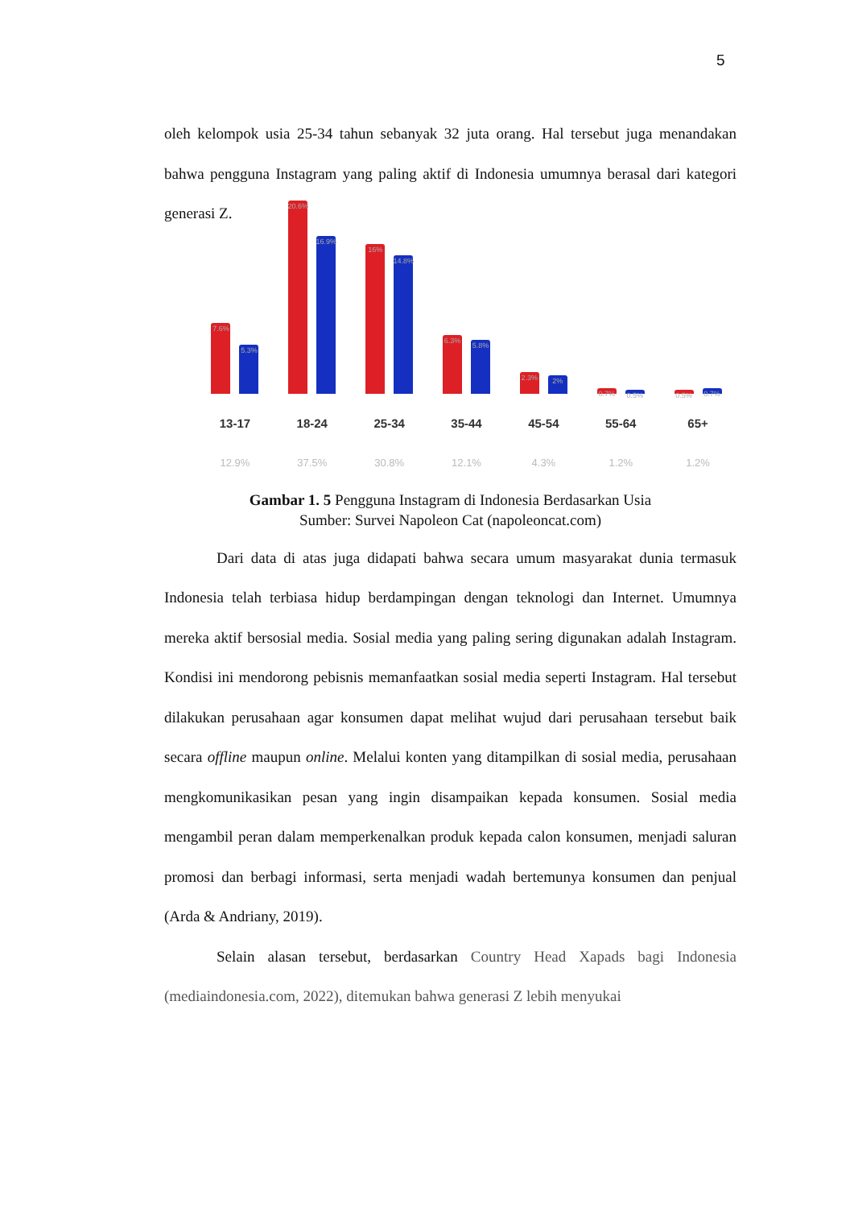5
oleh kelompok usia 25-34 tahun sebanyak 32 juta orang. Hal tersebut juga menandakan bahwa pengguna Instagram yang paling aktif di Indonesia umumnya berasal dari kategori generasi Z.
7.6%
5.3%
13-17
12.9%
20.6%
16.9%
18-24
37.5%
16%
14.8%
25-34
30.8%
6.3%
5.8%
35-44
12.1%
2.3%
2%
45-54
4.3%
0.7%
0.5%
55-64
1.2%
0.5%
0.7%
65+
1.2%
Gambar 1. 5 Pengguna Instagram di Indonesia Berdasarkan Usia
Sumber: Survei Napoleon Cat (napoleoncat.com)
Dari data di atas juga didapati bahwa secara umum masyarakat dunia termasuk Indonesia telah terbiasa hidup berdampingan dengan teknologi dan Internet. Umumnya mereka aktif bersosial media. Sosial media yang paling sering digunakan adalah Instagram. Kondisi ini mendorong pebisnis memanfaatkan sosial media seperti Instagram. Hal tersebut dilakukan perusahaan agar konsumen dapat melihat wujud dari perusahaan tersebut baik secara offline maupun online. Melalui konten yang ditampilkan di sosial media, perusahaan mengkomunikasikan pesan yang ingin disampaikan kepada konsumen. Sosial media mengambil peran dalam memperkenalkan produk kepada calon konsumen, menjadi saluran promosi dan berbagi informasi, serta menjadi wadah bertemunya konsumen dan penjual (Arda & Andriany, 2019).
Selain alasan tersebut, berdasarkan Country Head Xapads bagi Indonesia (mediaindonesia.com, 2022), ditemukan bahwa generasi Z lebih menyukai